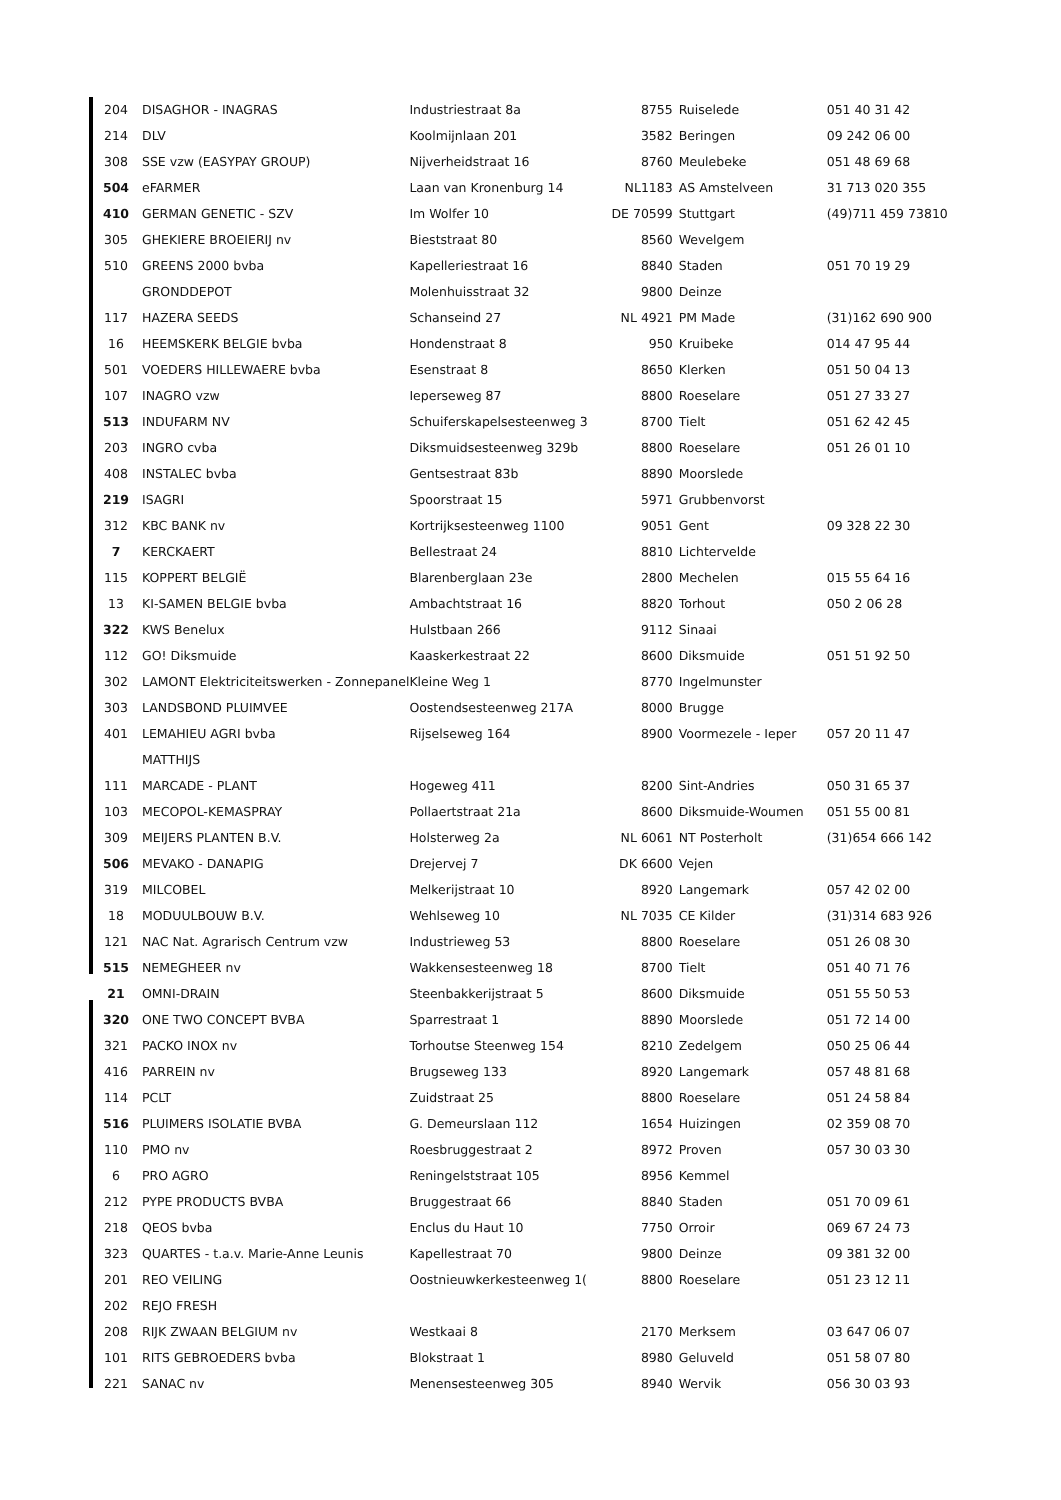| 204 | DISAGHOR - INAGRAS | Industriestraat 8a | 8755 | Ruiselede | 051 40 31 42 |
| 214 | DLV | Koolmijnlaan 201 | 3582 | Beringen | 09 242 06 00 |
| 308 | SSE vzw (EASYPAY GROUP) | Nijverheidstraat 16 | 8760 | Meulebeke | 051 48 69 68 |
| 504 | eFARMER | Laan van Kronenburg 14 | NL1183 | AS Amstelveen | 31 713 020 355 |
| 410 | GERMAN GENETIC - SZV | Im Wolfer 10 | DE 70599 | Stuttgart | (49)711 459 73810 |
| 305 | GHEKIERE BROEIERIJ nv | Bieststraat 80 | 8560 | Wevelgem | |
| 510 | GREENS 2000 bvba | Kapelleriestraat 16 | 8840 | Staden | 051 70 19 29 |
| | GRONDDEPOT | Molenhuisstraat 32 | 9800 | Deinze | |
| 117 | HAZERA SEEDS | Schanseind 27 | NL 4921 | PM Made | (31)162 690 900 |
| 16 | HEEMSKERK BELGIE bvba | Hondenstraat 8 | 950 | Kruibeke | 014 47 95 44 |
| 501 | VOEDERS HILLEWAERE bvba | Esenstraat 8 | 8650 | Klerken | 051 50 04 13 |
| 107 | INAGRO vzw | Ieperseweg 87 | 8800 | Roeselare | 051 27 33 27 |
| 513 | INDUFARM NV | Schuiferskapelsesteenweg 3 | 8700 | Tielt | 051 62 42 45 |
| 203 | INGRO cvba | Diksmuidsesteenweg 329b | 8800 | Roeselare | 051 26 01 10 |
| 408 | INSTALEC bvba | Gentsestraat 83b | 8890 | Moorslede | |
| 219 | ISAGRI | Spoorstraat 15 | 5971 | Grubbenvorst | |
| 312 | KBC BANK nv | Kortrijksesteenweg 1100 | 9051 | Gent | 09 328 22 30 |
| 7 | KERCKAERT | Bellestraat 24 | 8810 | Lichtervelde | |
| 115 | KOPPERT BELGIË | Blarenberglaan 23e | 2800 | Mechelen | 015 55 64 16 |
| 13 | KI-SAMEN BELGIE bvba | Ambachtstraat 16 | 8820 | Torhout | 050 2 06 28 |
| 322 | KWS Benelux | Hulstbaan 266 | 9112 | Sinaai | |
| 112 | GO! Diksmuide | Kaaskerkestraat 22 | 8600 | Diksmuide | 051 51 92 50 |
| 302 | LAMONT Elektriciteitswerken - Zonnepanel | Kleine Weg 1 | 8770 | Ingelmunster | |
| 303 | LANDSBOND PLUIMVEE | Oostendsesteenweg 217A | 8000 | Brugge | |
| 401 | LEMAHIEU AGRI bvba | Rijselseweg 164 | 8900 | Voormezele - Ieper | 057 20 11 47 |
| | MATTHIJS | | | | |
| 111 | MARCADE - PLANT | Hogeweg 411 | 8200 | Sint-Andries | 050 31 65 37 |
| 103 | MECOPOL-KEMASPRAY | Pollaertstraat 21a | 8600 | Diksmuide-Woumen | 051 55 00 81 |
| 309 | MEIJERS PLANTEN B.V. | Holsterweg 2a | NL 6061 | NT Posterholt | (31)654 666 142 |
| 506 | MEVAKO - DANAPIG | Drejervej 7 | DK 6600 | Vejen | |
| 319 | MILCOBEL | Melkerijstraat 10 | 8920 | Langemark | 057 42 02 00 |
| 18 | MODUULBOUW B.V. | Wehlseweg 10 | NL 7035 | CE Kilder | (31)314 683 926 |
| 121 | NAC Nat. Agrarisch Centrum vzw | Industrieweg 53 | 8800 | Roeselare | 051 26 08 30 |
| 515 | NEMEGHEER nv | Wakkensesteenweg 18 | 8700 | Tielt | 051 40 71 76 |
| 21 | OMNI-DRAIN | Steenbakkerijstraat 5 | 8600 | Diksmuide | 051 55 50 53 |
| 320 | ONE TWO CONCEPT BVBA | Sparrestraat 1 | 8890 | Moorslede | 051 72 14 00 |
| 321 | PACKO INOX nv | Torhoutse Steenweg 154 | 8210 | Zedelgem | 050 25 06 44 |
| 416 | PARREIN nv | Brugseweg 133 | 8920 | Langemark | 057 48 81 68 |
| 114 | PCLT | Zuidstraat 25 | 8800 | Roeselare | 051 24 58 84 |
| 516 | PLUIMERS ISOLATIE BVBA | G. Demeurslaan 112 | 1654 | Huizingen | 02 359 08 70 |
| 110 | PMO nv | Roesbruggestraat 2 | 8972 | Proven | 057 30 03 30 |
| 6 | PRO AGRO | Reningelststraat 105 | 8956 | Kemmel | |
| 212 | PYPE PRODUCTS BVBA | Bruggestraat 66 | 8840 | Staden | 051 70 09 61 |
| 218 | QEOS bvba | Enclus du Haut 10 | 7750 | Orroir | 069 67 24 73 |
| 323 | QUARTES - t.a.v. Marie-Anne Leunis | Kapellestraat 70 | 9800 | Deinze | 09 381 32 00 |
| 201 | REO VEILING | Oostnieuwkerkesteenweg 1( | 8800 | Roeselare | 051 23 12 11 |
| 202 | REJO FRESH | | | | |
| 208 | RIJK ZWAAN BELGIUM nv | Westkaai 8 | 2170 | Merksem | 03 647 06 07 |
| 101 | RITS GEBROEDERS bvba | Blokstraat 1 | 8980 | Geluveld | 051 58 07 80 |
| 221 | SANAC nv | Menensesteenweg 305 | 8940 | Wervik | 056 30 03 93 |